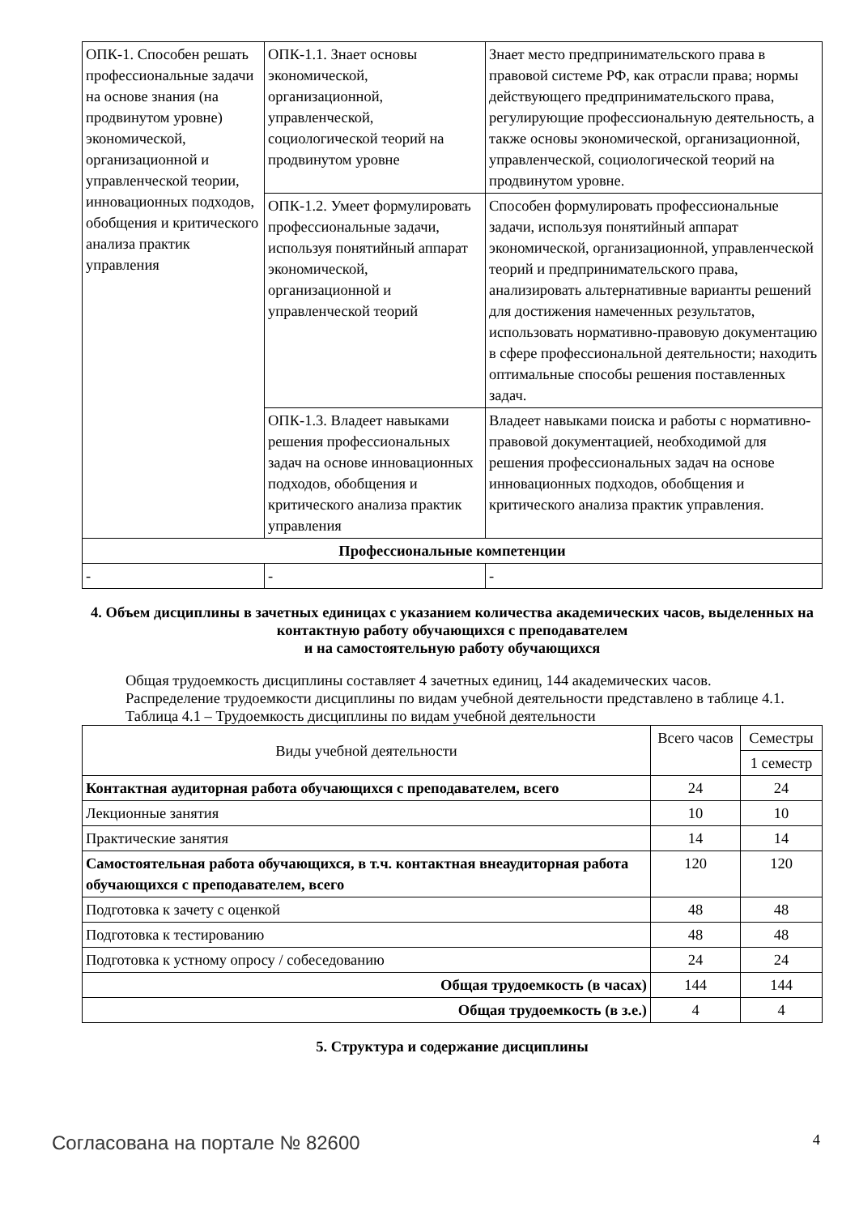| ОПК-1. Способен решать профессиональные задачи на основе знания (на продвинутом уровне) экономической, организационной и управленческой теории, инновационных подходов, обобщения и критического анализа практик управления | ОПК-1.1. Знает основы экономической, организационной, управленческой, социологической теорий на продвинутом уровне | Знает место предпринимательского права в правовой системе РФ, как отрасли права; нормы действующего предпринимательского права, регулирующие профессиональную деятельность, а также основы экономической, организационной, управленческой, социологической теорий на продвинутом уровне. |
| | ОПК-1.2. Умеет формулировать профессиональные задачи, используя понятийный аппарат экономической, организационной и управленческой теорий | Способен формулировать профессиональные задачи, используя понятийный аппарат экономической, организационной, управленческой теорий и предпринимательского права, анализировать альтернативные варианты решений для достижения намеченных результатов, использовать нормативно-правовую документацию в сфере профессиональной деятельности; находить оптимальные способы решения поставленных задач. |
| | ОПК-1.3. Владеет навыками решения профессиональных задач на основе инновационных подходов, обобщения и критического анализа практик управления | Владеет навыками поиска и работы с нормативно-правовой документацией, необходимой для решения профессиональных задач на основе инновационных подходов, обобщения и критического анализа практик управления. |
| Профессиональные компетенции | | |
| - | - | - |
4. Объем дисциплины в зачетных единицах с указанием количества академических часов, выделенных на контактную работу обучающихся с преподавателем
и на самостоятельную работу обучающихся
Общая трудоемкость дисциплины составляет 4 зачетных единиц, 144 академических часов.
Распределение трудоемкости дисциплины по видам учебной деятельности представлено в таблице 4.1.
Таблица 4.1 – Трудоемкость дисциплины по видам учебной деятельности
| Виды учебной деятельности | Всего часов | Семестры |
| --- | --- | --- |
| | | 1 семестр |
| Контактная аудиторная работа обучающихся с преподавателем, всего | 24 | 24 |
| Лекционные занятия | 10 | 10 |
| Практические занятия | 14 | 14 |
| Самостоятельная работа обучающихся, в т.ч. контактная внеаудиторная работа обучающихся с преподавателем, всего | 120 | 120 |
| Подготовка к зачету с оценкой | 48 | 48 |
| Подготовка к тестированию | 48 | 48 |
| Подготовка к устному опросу / собеседованию | 24 | 24 |
| Общая трудоемкость (в часах) | 144 | 144 |
| Общая трудоемкость (в з.е.) | 4 | 4 |
5. Структура и содержание дисциплины
Согласована на портале № 82600 4